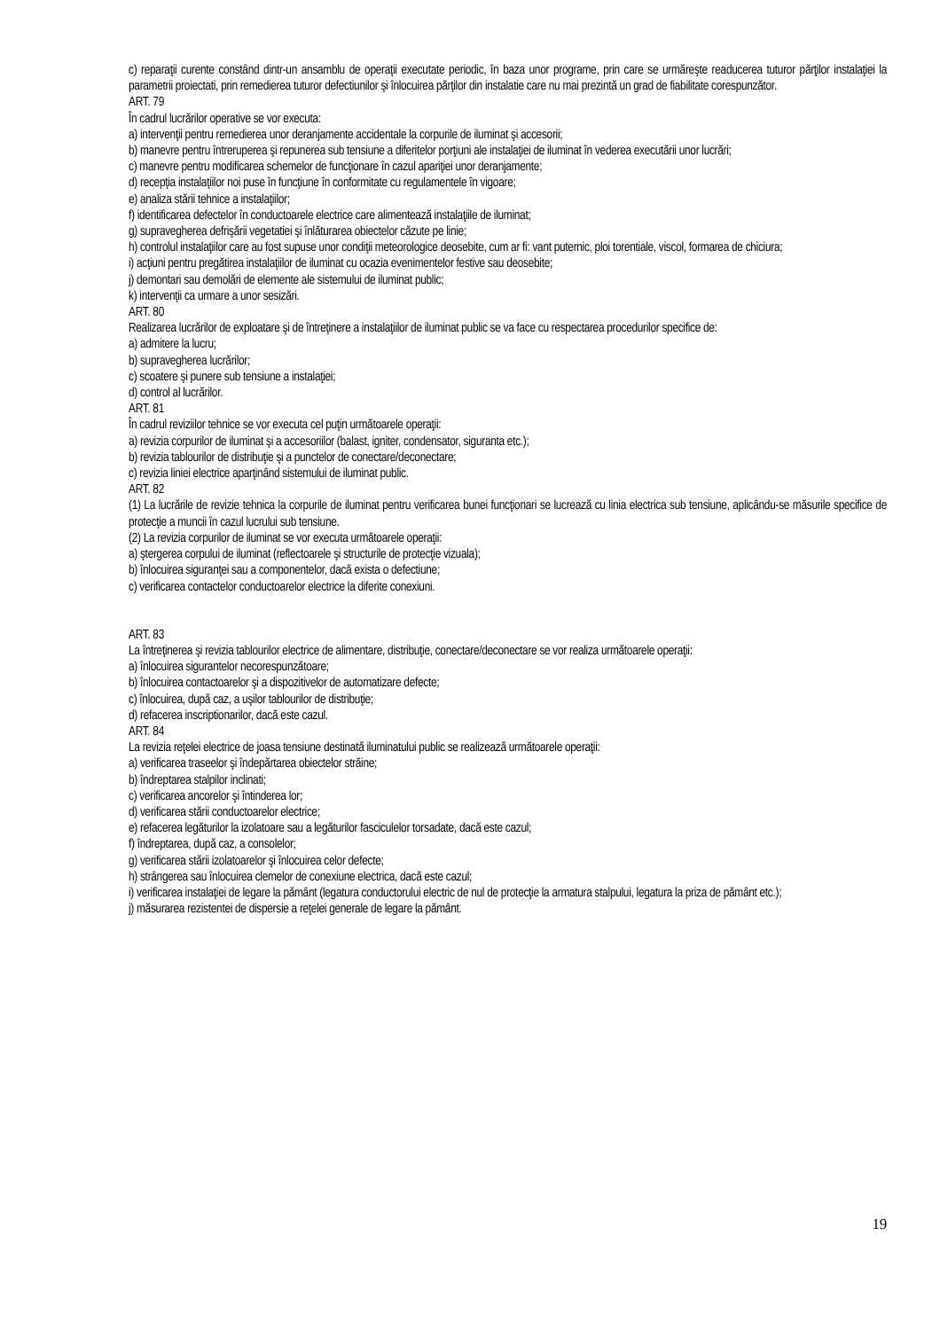c) reparaţii curente constând dintr-un ansamblu de operaţii executate periodic, în baza unor programe, prin care se urmăreşte readucerea tuturor părţilor instalaţiei la parametrii proiectati, prin remedierea tuturor defectiunilor şi înlocuirea părţilor din instalatie care nu mai prezintă un grad de fiabilitate corespunzător.
ART. 79
În cadrul lucrărilor operative se vor executa:
a) intervenţii pentru remedierea unor deranjamente accidentale la corpurile de iluminat şi accesorii;
b) manevre pentru întreruperea şi repunerea sub tensiune a diferitelor porţiuni ale instalaţiei de iluminat în vederea executării unor lucrări;
c) manevre pentru modificarea schemelor de funcţionare în cazul apariţiei unor deranjamente;
d) recepţia instalaţiilor noi puse în funcţiune în conformitate cu regulamentele în vigoare;
e) analiza stării tehnice a instalaţiilor;
f) identificarea defectelor în conductoarele electrice care alimentează instalaţiile de iluminat;
g) supravegherea defrişării vegetatiei şi înlăturarea obiectelor căzute pe linie;
h) controlul instalaţiilor care au fost supuse unor condiţii meteorologice deosebite, cum ar fi: vant puternic, ploi torentiale, viscol, formarea de chiciura;
i) acţiuni pentru pregătirea instalaţiilor de iluminat cu ocazia evenimentelor festive sau deosebite;
j) demontari sau demolări de elemente ale sistemului de iluminat public;
k) intervenţii ca urmare a unor sesizări.
ART. 80
Realizarea lucrărilor de exploatare şi de întreţinere a instalaţiilor de iluminat public se va face cu respectarea procedurilor specifice de:
a) admitere la lucru;
b) supravegherea lucrărilor;
c) scoatere şi punere sub tensiune a instalaţiei;
d) control al lucrărilor.
ART. 81
În cadrul reviziilor tehnice se vor executa cel puţin următoarele operaţii:
a) revizia corpurilor de iluminat şi a accesoriilor (balast, igniter, condensator, siguranta etc.);
b) revizia tablourilor de distribuţie şi a punctelor de conectare/deconectare;
c) revizia liniei electrice aparţinând sistemului de iluminat public.
ART. 82
(1) La lucrările de revizie tehnica la corpurile de iluminat pentru verificarea bunei funcţionari se lucrează cu linia electrica sub tensiune, aplicându-se măsurile specifice de protecţie a muncii în cazul lucrului sub tensiune.
(2) La revizia corpurilor de iluminat se vor executa următoarele operaţii:
a) ştergerea corpului de iluminat (reflectoarele şi structurile de protecţie vizuala);
b) înlocuirea siguranţei sau a componentelor, dacă exista o defectiune;
c) verificarea contactelor conductoarelor electrice la diferite conexiuni.
ART. 83
La întreţinerea şi revizia tablourilor electrice de alimentare, distribuţie, conectare/deconectare se vor realiza următoarele operaţii:
a) înlocuirea sigurantelor necorespunzătoare;
b) înlocuirea contactoarelor şi a dispozitivelor de automatizare defecte;
c) înlocuirea, după caz, a uşilor tablourilor de distribuţie;
d) refacerea inscriptionarilor, dacă este cazul.
ART. 84
La revizia reţelei electrice de joasa tensiune destinată iluminatului public se realizează următoarele operaţii:
a) verificarea traseelor şi îndepărtarea obiectelor străine;
b) îndreptarea stalpilor inclinati;
c) verificarea ancorelor şi întinderea lor;
d) verificarea stării conductoarelor electrice;
e) refacerea legăturilor la izolatoare sau a legăturilor fasciculelor torsadate, dacă este cazul;
f) îndreptarea, după caz, a consolelor;
g) verificarea stării izolatoarelor şi înlocuirea celor defecte;
h) strângerea sau înlocuirea clemelor de conexiune electrica, dacă este cazul;
i) verificarea instalaţiei de legare la pământ (legatura conductorului electric de nul de protecţie la armatura stalpului, legatura la priza de pământ etc.);
j) măsurarea rezistentei de dispersie a reţelei generale de legare la pământ.
19